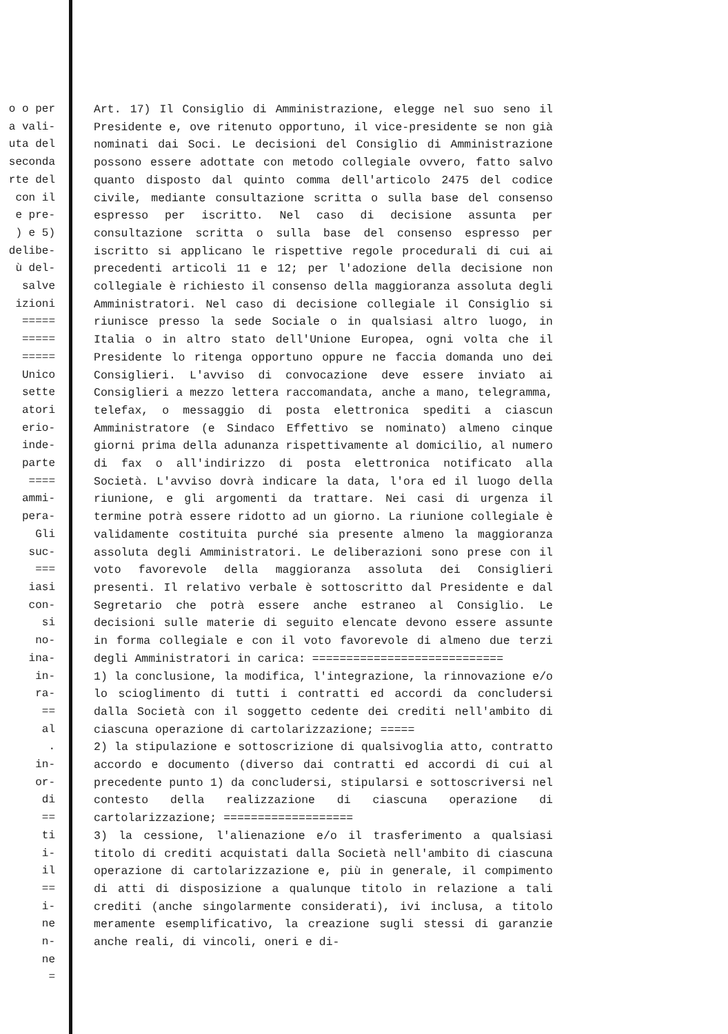o o per a vali- uta del seconda rte del con il e pre- ) e 5) delibe- ù del- salve izioni ===== ===== ===== Unico sette atori erio- inde- parte ==== ammi- pera- Gli suc- === iasi con- si no- ina- in- ra- == al . in- or- di == ti i- il == i- ne n- ne =
Art. 17) Il Consiglio di Amministrazione, elegge nel suo seno il Presidente e, ove ritenuto opportuno, il vice-presidente se non già nominati dai Soci. Le decisioni del Consiglio di Amministrazione possono essere adottate con metodo collegiale ovvero, fatto salvo quanto disposto dal quinto comma dell'articolo 2475 del codice civile, mediante consultazione scritta o sulla base del consenso espresso per iscritto. Nel caso di decisione assunta per consultazione scritta o sulla base del consenso espresso per iscritto si applicano le rispettive regole procedurali di cui ai precedenti articoli 11 e 12; per l'adozione della decisione non collegiale è richiesto il consenso della maggioranza assoluta degli Amministratori. Nel caso di decisione collegiale il Consiglio si riunisce presso la sede Sociale o in qualsiasi altro luogo, in Italia o in altro stato dell'Unione Europea, ogni volta che il Presidente lo ritenga opportuno oppure ne faccia domanda uno dei Consiglieri. L'avviso di convocazione deve essere inviato ai Consiglieri a mezzo lettera raccomandata, anche a mano, telegramma, telefax, o messaggio di posta elettronica spediti a ciascun Amministratore (e Sindaco Effettivo se nominato) almeno cinque giorni prima della adunanza rispettivamente al domicilio, al numero di fax o all'indirizzo di posta elettronica notificato alla Società. L'avviso dovrà indicare la data, l'ora ed il luogo della riunione, e gli argomenti da trattare. Nei casi di urgenza il termine potrà essere ridotto ad un giorno. La riunione collegiale è validamente costituita purché sia presente almeno la maggioranza assoluta degli Amministratori. Le deliberazioni sono prese con il voto favorevole della maggioranza assoluta dei Consiglieri presenti. Il relativo verbale è sottoscritto dal Presidente e dal Segretario che potrà essere anche estraneo al Consiglio. Le decisioni sulle materie di seguito elencate devono essere assunte in forma collegiale e con il voto favorevole di almeno due terzi degli Amministratori in carica: ============================
1) la conclusione, la modifica, l'integrazione, la rinnovazione e/o lo scioglimento di tutti i contratti ed accordi da concludersi dalla Società con il soggetto cedente dei crediti nell'ambito di ciascuna operazione di cartolarizzazione; =====
2) la stipulazione e sottoscrizione di qualsivoglia atto, contratto accordo e documento (diverso dai contratti ed accordi di cui al precedente punto 1) da concludersi, stipularsi e sottoscriversi nel contesto della realizzazione di ciascuna operazione di cartolarizzazione; ===================
3) la cessione, l'alienazione e/o il trasferimento a qualsiasi titolo di crediti acquistati dalla Società nell'ambito di ciascuna operazione di cartolarizzazione e, più in generale, il compimento di atti di disposizione a qualunque titolo in relazione a tali crediti (anche singolarmente considerati), ivi inclusa, a titolo meramente esemplificativo, la creazione sugli stessi di garanzie anche reali, di vincoli, oneri e di-